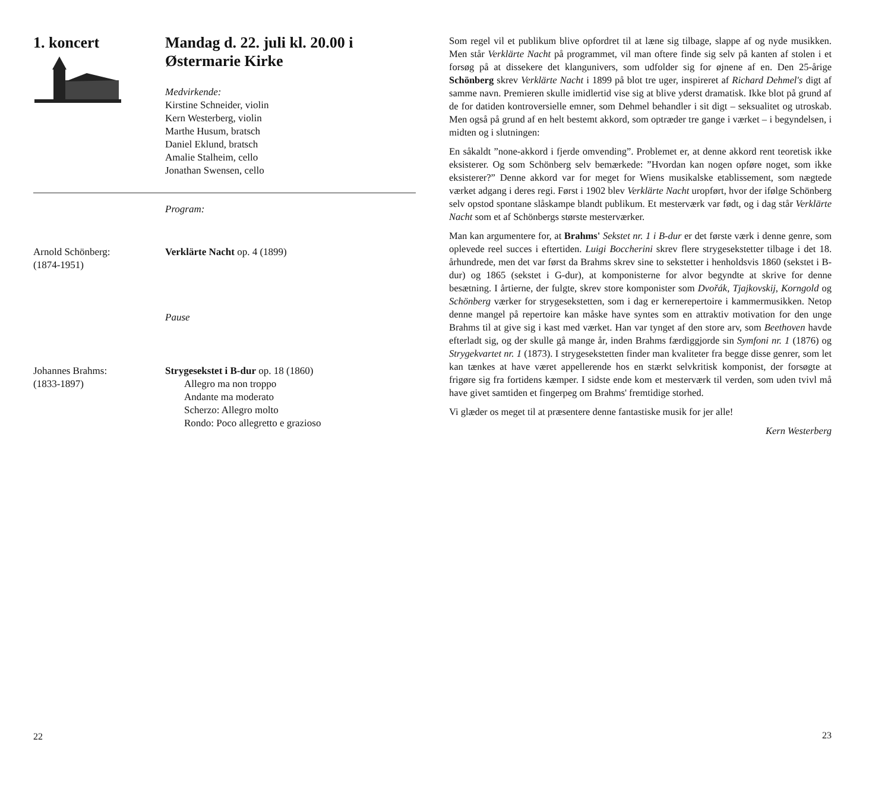1. koncert Mandag d. 22. juli kl. 20.00 i Østermarie Kirke
Medvirkende:
Kirstine Schneider, violin
Kern Westerberg, violin
Marthe Husum, bratsch
Daniel Eklund, bratsch
Amalie Stalheim, cello
Jonathan Swensen, cello
Program:
Arnold Schönberg:
(1874-1951)
Verklärte Nacht op. 4 (1899)
Pause
Johannes Brahms:
(1833-1897)
Strygesekstet i B-dur op. 18 (1860)
Allegro ma non troppo
Andante ma moderato
Scherzo: Allegro molto
Rondo: Poco allegretto e grazioso
22
Som regel vil et publikum blive opfordret til at læne sig tilbage, slappe af og nyde musikken. Men står Verklärte Nacht på programmet, vil man oftere finde sig selv på kanten af stolen i et forsøg på at dissekere det klangunivers, som udfolder sig for øjnene af en. Den 25-årige Schönberg skrev Verklärte Nacht i 1899 på blot tre uger, inspireret af Richard Dehmel's digt af samme navn. Premieren skulle imidlertid vise sig at blive yderst dramatisk. Ikke blot på grund af de for datiden kontroversielle emner, som Dehmel behandler i sit digt – seksualitet og utroskab. Men også på grund af en helt bestemt akkord, som optræder tre gange i værket – i begyndelsen, i midten og i slutningen:
En såkaldt ”none-akkord i fjerde omvending”. Problemet er, at denne akkord rent teoretisk ikke eksisterer. Og som Schönberg selv bemærkede: ”Hvordan kan nogen opføre noget, som ikke eksisterer?” Denne akkord var for meget for Wiens musikalske etablissement, som nægtede værket adgang i deres regi. Først i 1902 blev Verklärte Nacht uropført, hvor der ifølge Schönberg selv opstod spontane slåskampe blandt publikum. Et mesterværk var født, og i dag står Verklärte Nacht som et af Schönbergs største mesterværker.
Man kan argumentere for, at Brahms' Sekstet nr. 1 i B-dur er det første værk i denne genre, som oplevede reel succes i eftertiden. Luigi Boccherini skrev flere strygesekstetter tilbage i det 18. århundrede, men det var først da Brahms skrev sine to sekstetter i henholdsvis 1860 (sekstet i B-dur) og 1865 (sekstet i G-dur), at komponisterne for alvor begyndte at skrive for denne besætning. I årtierne, der fulgte, skrev store komponister som Dvořák, Tjajkovskij, Korngold og Schönberg værker for strygesekstetten, som i dag er kernerepertoire i kammermusikken. Netop denne mangel på repertoire kan måske have syntes som en attraktiv motivation for den unge Brahms til at give sig i kast med værket. Han var tynget af den store arv, som Beethoven havde efterladt sig, og der skulle gå mange år, inden Brahms færdiggjorde sin Symfoni nr. 1 (1876) og Strygekvartet nr. 1 (1873). I strygesekstetten finder man kvaliteter fra begge disse genrer, som let kan tænkes at have været appellerende hos en stærkt selvkritisk komponist, der forsøgte at frigøre sig fra fortidens kæmper. I sidste ende kom et mesterværk til verden, som uden tvivl må have givet samtiden et fingerpeg om Brahms' fremtidige storhed.
Vi glæder os meget til at præsentere denne fantastiske musik for jer alle!
Kern Westerberg
23